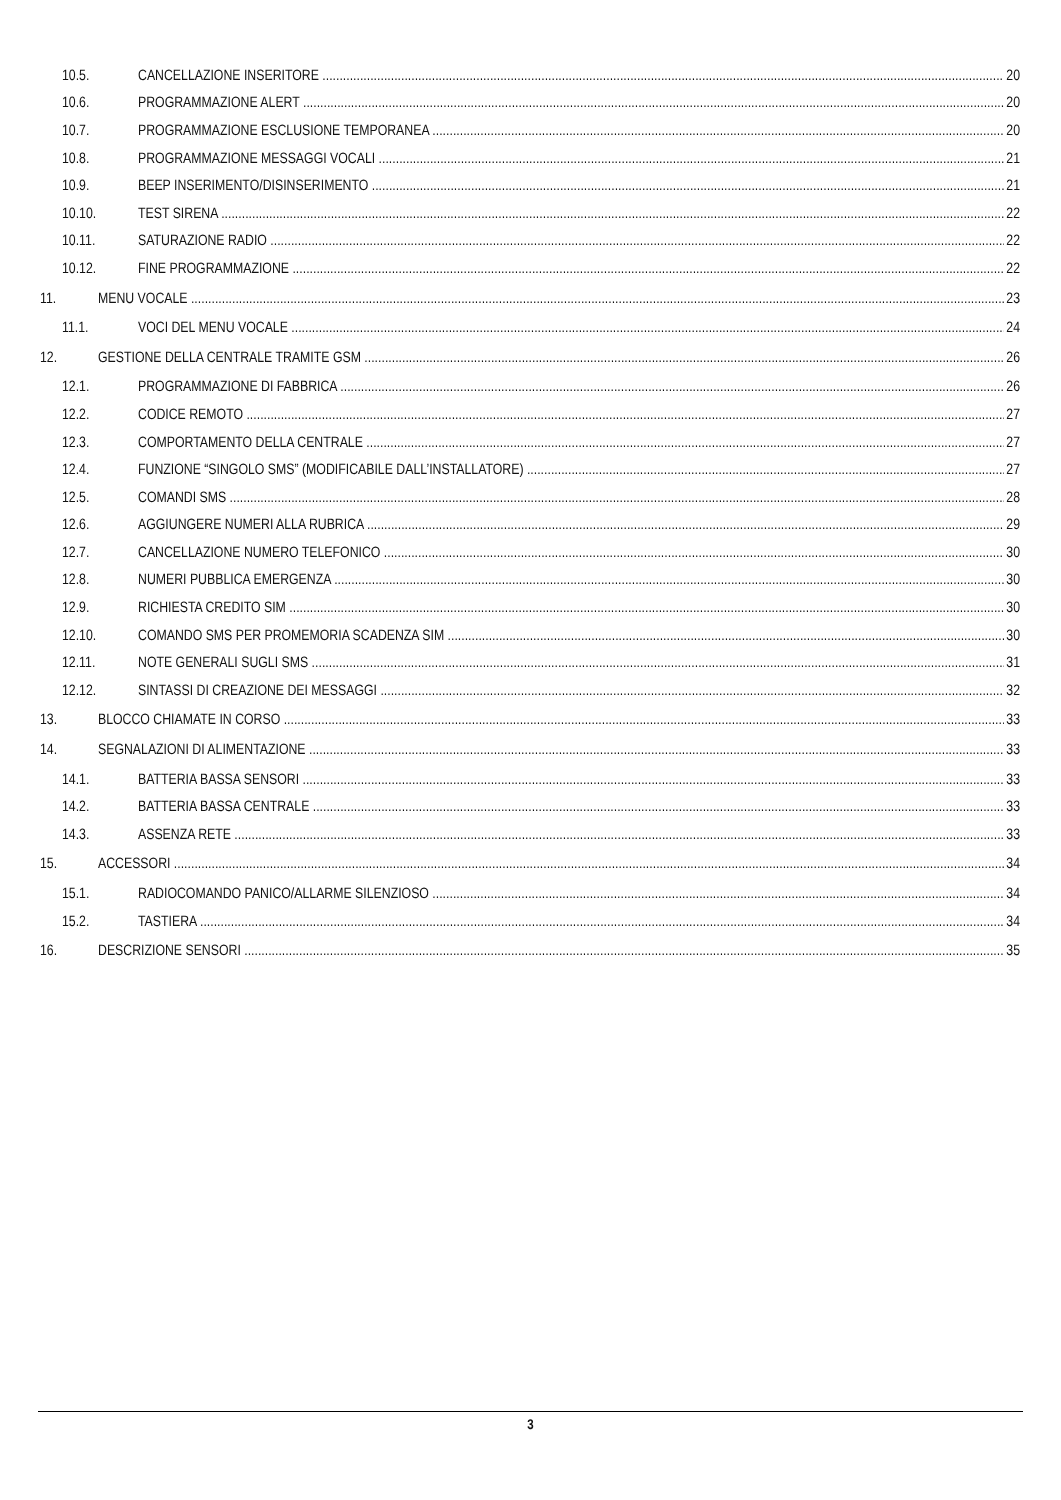10.5. CANCELLAZIONE INSERITORE 20
10.6. PROGRAMMAZIONE ALERT 20
10.7. PROGRAMMAZIONE ESCLUSIONE TEMPORANEA 20
10.8. PROGRAMMAZIONE MESSAGGI VOCALI 21
10.9. BEEP INSERIMENTO/DISINSERIMENTO 21
10.10. TEST SIRENA 22
10.11. SATURAZIONE RADIO 22
10.12. FINE PROGRAMMAZIONE 22
11. MENU VOCALE 23
11.1. VOCI DEL MENU VOCALE 24
12. GESTIONE DELLA CENTRALE TRAMITE GSM 26
12.1. PROGRAMMAZIONE DI FABBRICA 26
12.2. CODICE REMOTO 27
12.3. COMPORTAMENTO DELLA CENTRALE 27
12.4. FUNZIONE “SINGOLO SMS” (MODIFICABILE DALL’INSTALLATORE) 27
12.5. COMANDI SMS 28
12.6. AGGIUNGERE NUMERI ALLA RUBRICA 29
12.7. CANCELLAZIONE NUMERO TELEFONICO 30
12.8. NUMERI PUBBLICA EMERGENZA 30
12.9. RICHIESTA CREDITO SIM 30
12.10. COMANDO SMS PER PROMEMORIA SCADENZA SIM 30
12.11. NOTE GENERALI SUGLI SMS 31
12.12. SINTASSI DI CREAZIONE DEI MESSAGGI 32
13. BLOCCO CHIAMATE IN CORSO 33
14. SEGNALAZIONI DI ALIMENTAZIONE 33
14.1. BATTERIA BASSA SENSORI 33
14.2. BATTERIA BASSA CENTRALE 33
14.3. ASSENZA RETE 33
15. ACCESSORI 34
15.1. RADIOCOMANDO PANICO/ALLARME SILENZIOSO 34
15.2. TASTIERA 34
16. DESCRIZIONE SENSORI 35
3